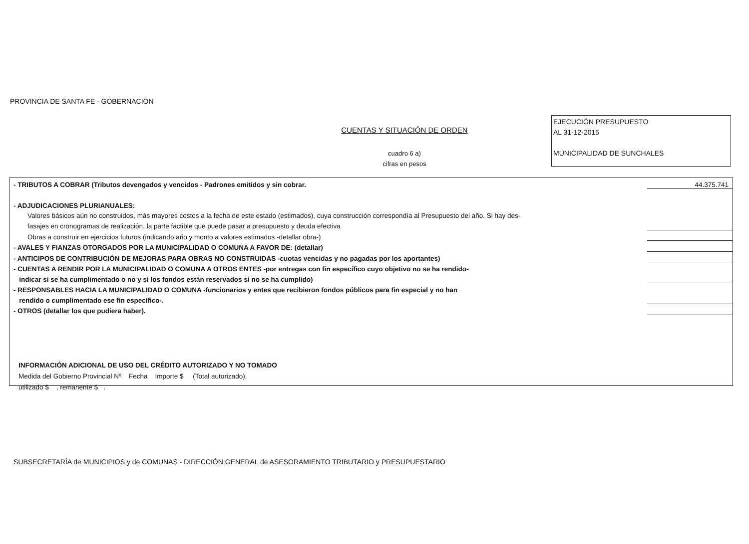PROVINCIA DE SANTA FE - GOBERNACIÓN
CUENTAS Y SITUACIÓN DE ORDEN
cuadro 6 a)
cifras en pesos
EJECUCIÓN PRESUPUESTO
AL 31-12-2015
MUNICIPALIDAD DE SUNCHALES
| - TRIBUTOS A COBRAR (Tributos devengados y vencidos - Padrones emitidos y sin cobrar. | 44.375.741 |
| - ADJUDICACIONES PLURIANUALES: | |
| Valores básicos aún no construidos, más mayores costos a la fecha de este estado (estimados), cuya construcción correspondía al Presupuesto del año. Si hay des- | |
| fasajes en cronogramas de realización, la parte factible que puede pasar a presupuesto y deuda efectiva | |
| Obras a construir en ejercicios futuros (indicando año y monto a valores estimados -detallar obra-) | |
| - AVALES Y FIANZAS OTORGADOS POR LA MUNICIPALIDAD O COMUNA A FAVOR DE: (detallar) | |
| - ANTICIPOS DE CONTRIBUCIÓN DE MEJORAS PARA OBRAS NO CONSTRUIDAS -cuotas vencidas y no pagadas por los aportantes) | |
| - CUENTAS A RENDIR POR LA MUNICIPALIDAD O COMUNA A OTROS ENTES -por entregas con fin específico cuyo objetivo no se ha rendido- | |
| indicar si se ha cumplimentado o no y si los fondos están reservados si no se ha cumplido) | |
| - RESPONSABLES HACIA LA MUNICIPALIDAD O COMUNA -funcionarios y entes que recibieron fondos públicos para fin especial y no han | |
| rendido o cumplimentado ese fin específico-. | |
| - OTROS (detallar los que pudiera haber). | |
INFORMACIÓN ADICIONAL DE USO DEL CRÉDITO AUTORIZADO Y NO TOMADO
Medida del Gobierno Provincial Nº Fecha Importe $ (Total autorizado),
utilizado $ , remanente $ .
SUBSECRETARÍA de MUNICIPIOS y de COMUNAS - DIRECCIÓN GENERAL de ASESORAMIENTO TRIBUTARIO y PRESUPUESTARIO